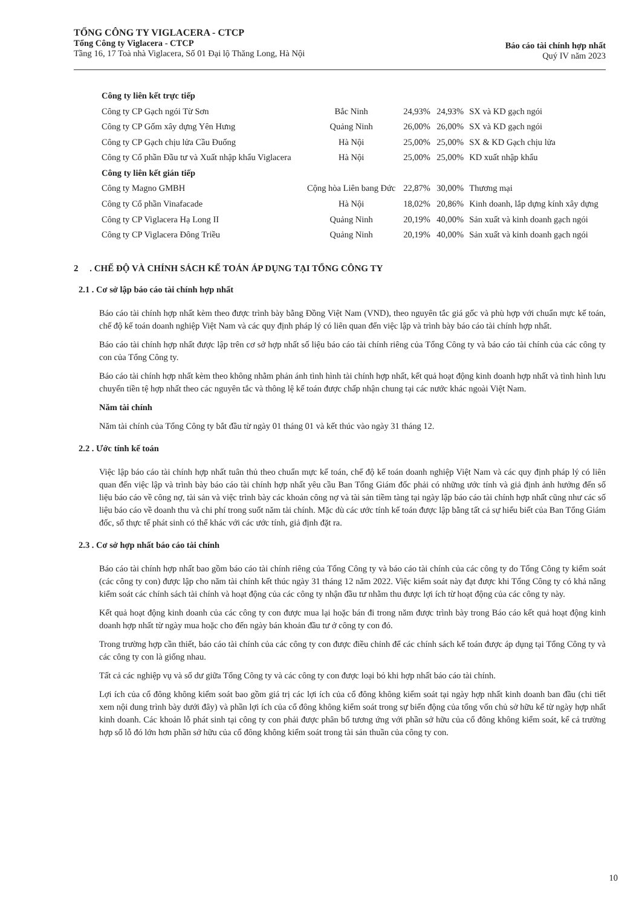TỔNG CÔNG TY VIGLACERA - CTCP
Tổng Công ty Viglacera - CTCP
Tầng 16, 17 Toà nhà Viglacera, Số 01 Đại lộ Thăng Long, Hà Nội
Báo cáo tài chính hợp nhất
Quý IV năm 2023
| Công ty liên kết trực tiếp | | | | |
| Công ty CP Gạch ngói Từ Sơn | Bắc Ninh | 24,93% | 24,93% | SX và KD gạch ngói |
| Công ty CP Gốm xây dựng Yên Hưng | Quảng Ninh | 26,00% | 26,00% | SX và KD gạch ngói |
| Công ty CP Gạch chịu lửa Cầu Đuống | Hà Nội | 25,00% | 25,00% | SX & KD Gạch chịu lửa |
| Công ty Cổ phần Đầu tư và Xuất nhập khẩu Viglacera | Hà Nội | 25,00% | 25,00% | KD xuất nhập khẩu |
| Công ty liên kết gián tiếp | | | | |
| Công ty Magno GMBH | Cộng hòa Liên bang Đức | 22,87% | 30,00% | Thương mại |
| Công ty Cổ phần Vinafacade | Hà Nội | 18,02% | 20,86% | Kinh doanh, lắp dựng kính xây dựng |
| Công ty CP Viglacera Hạ Long II | Quảng Ninh | 20,19% | 40,00% | Sản xuất và kinh doanh gạch ngói |
| Công ty CP Viglacera Đông Triều | Quảng Ninh | 20,19% | 40,00% | Sản xuất và kinh doanh gạch ngói |
2 . CHẾ ĐỘ VÀ CHÍNH SÁCH KẾ TOÁN ÁP DỤNG TẠI TỔNG CÔNG TY
2.1 . Cơ sở lập báo cáo tài chính hợp nhất
Báo cáo tài chính hợp nhất kèm theo được trình bày bằng Đồng Việt Nam (VND), theo nguyên tắc giá gốc và phù hợp với chuẩn mực kế toán, chế độ kế toán doanh nghiệp Việt Nam và các quy định pháp lý có liên quan đến việc lập và trình bày báo cáo tài chính hợp nhất.
Báo cáo tài chính hợp nhất được lập trên cơ sở hợp nhất số liệu báo cáo tài chính riêng của Tổng Công ty và báo cáo tài chính của các công ty con của Tổng Công ty.
Báo cáo tài chính hợp nhất kèm theo không nhằm phản ánh tình hình tài chính hợp nhất, kết quả hoạt động kinh doanh hợp nhất và tình hình lưu chuyển tiền tệ hợp nhất theo các nguyên tắc và thông lệ kế toán được chấp nhận chung tại các nước khác ngoài Việt Nam.
Năm tài chính
Năm tài chính của Tổng Công ty bắt đầu từ ngày 01 tháng 01 và kết thúc vào ngày 31 tháng 12.
2.2 . Ước tính kế toán
Việc lập báo cáo tài chính hợp nhất tuân thủ theo chuẩn mực kế toán, chế độ kế toán doanh nghiệp Việt Nam và các quy định pháp lý có liên quan đến việc lập và trình bày báo cáo tài chính hợp nhất yêu cầu Ban Tổng Giám đốc phải có những ước tính và giả định ảnh hưởng đến số liệu báo cáo về công nợ, tài sản và việc trình bày các khoản công nợ và tài sản tiềm tàng tại ngày lập báo cáo tài chính hợp nhất cũng như các số liệu báo cáo về doanh thu và chi phí trong suốt năm tài chính. Mặc dù các ước tính kế toán được lập bằng tất cả sự hiểu biết của Ban Tổng Giám đốc, số thực tế phát sinh có thể khác với các ước tính, giả định đặt ra.
2.3 . Cơ sở hợp nhất báo cáo tài chính
Báo cáo tài chính hợp nhất bao gồm báo cáo tài chính riêng của Tổng Công ty và báo cáo tài chính của các công ty do Tổng Công ty kiểm soát (các công ty con) được lập cho năm tài chính kết thúc ngày 31 tháng 12 năm 2022. Việc kiểm soát này đạt được khi Tổng Công ty có khả năng kiểm soát các chính sách tài chính và hoạt động của các công ty nhận đầu tư nhằm thu được lợi ích từ hoạt động của các công ty này.
Kết quả hoạt động kinh doanh của các công ty con được mua lại hoặc bán đi trong năm được trình bày trong Báo cáo kết quả hoạt động kinh doanh hợp nhất từ ngày mua hoặc cho đến ngày bán khoản đầu tư ở công ty con đó.
Trong trường hợp cần thiết, báo cáo tài chính của các công ty con được điều chỉnh để các chính sách kế toán được áp dụng tại Tổng Công ty và các công ty con là giống nhau.
Tất cả các nghiệp vụ và số dư giữa Tổng Công ty và các công ty con được loại bỏ khi hợp nhất báo cáo tài chính.
Lợi ích của cổ đông không kiểm soát bao gồm giá trị các lợi ích của cổ đông không kiểm soát tại ngày hợp nhất kinh doanh ban đầu (chi tiết xem nội dung trình bày dưới đây) và phần lợi ích của cổ đông không kiểm soát trong sự biến động của tổng vốn chủ sở hữu kể từ ngày hợp nhất kinh doanh. Các khoản lỗ phát sinh tại công ty con phải được phân bổ tương ứng với phần sở hữu của cổ đông không kiểm soát, kể cả trường hợp số lỗ đó lớn hơn phần sở hữu của cổ đông không kiểm soát trong tài sản thuần của công ty con.
10